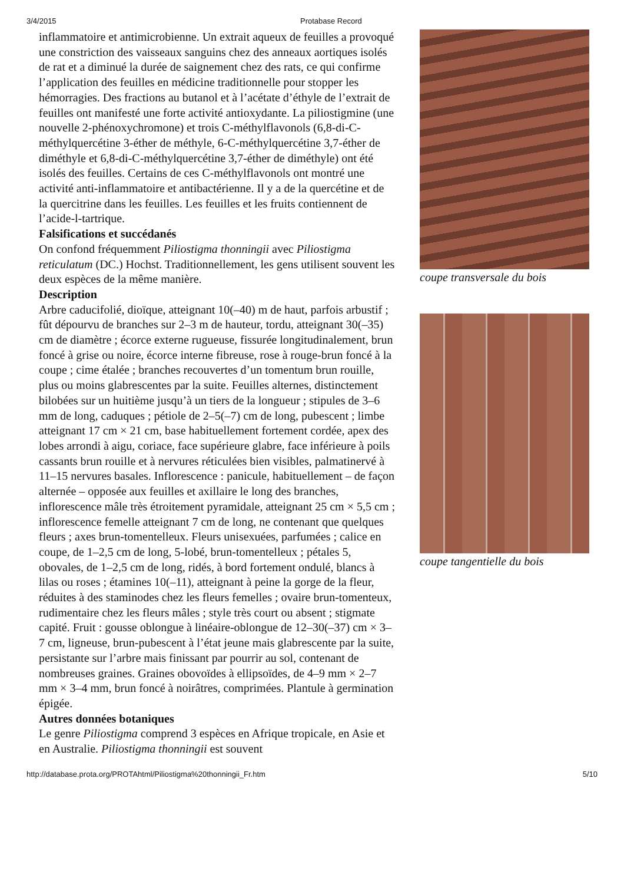3/4/2015 Protabase Record
inflammatoire et antimicrobienne. Un extrait aqueux de feuilles a provoqué une constriction des vaisseaux sanguins chez des anneaux aortiques isolés de rat et a diminué la durée de saignement chez des rats, ce qui confirme l’application des feuilles en médicine traditionnelle pour stopper les hémorragies. Des fractions au butanol et à l’acétate d’éthyle de l’extrait de feuilles ont manifesté une forte activité antioxydante. La piliostigmine (une nouvelle 2-phénoxychromone) et trois C-méthylflavonols (6,8-di-C-méthylquercétine 3-éther de méthyle, 6-C-méthylquercétine 3,7-éther de diméthyle et 6,8-di-C-méthylquercétine 3,7-éther de diméthyle) ont été isolés des feuilles. Certains de ces C-méthylflavonols ont montré une activité anti-inflammatoire et antibactérienne. Il y a de la quercétine et de la quercitrine dans les feuilles. Les feuilles et les fruits contiennent de l’acide-l-tartrique.
Falsifications et succédanés
On confond fréquemment Piliostigma thonningii avec Piliostigma reticulatum (DC.) Hochst. Traditionnellement, les gens utilisent souvent les deux espèces de la même manière.
Description
Arbre caducifolié, dioïque, atteignant 10(–40) m de haut, parfois arbustif ; fût dépourvu de branches sur 2–3 m de hauteur, tordu, atteignant 30(–35) cm de diamètre ; écorce externe rugueuse, fissurée longitudinalement, brun foncé à grise ou noire, écorce interne fibreuse, rose à rouge-brun foncé à la coupe ; cime étalée ; branches recouvertes d’un tomentum brun rouille, plus ou moins glabrescentes par la suite. Feuilles alternes, distinctement bilobées sur un huitième jusqu’à un tiers de la longueur ; stipules de 3–6 mm de long, caduques ; pétiole de 2–5(–7) cm de long, pubescent ; limbe atteignant 17 cm × 21 cm, base habituellement fortement cordée, apex des lobes arrondi à aigu, coriace, face supérieure glabre, face inférieure à poils cassants brun rouille et à nervures réticulées bien visibles, palmatinervé à 11–15 nervures basales. Inflorescence : panicule, habituellement – de façon alternée – opposée aux feuilles et axillaire le long des branches, inflorescence mâle très étroitement pyramidale, atteignant 25 cm × 5,5 cm ; inflorescence femelle atteignant 7 cm de long, ne contenant que quelques fleurs ; axes brun-tomentelleux. Fleurs unisexuées, parfumées ; calice en coupe, de 1–2,5 cm de long, 5-lobé, brun-tomentelleux ; pétales 5, obovales, de 1–2,5 cm de long, ridés, à bord fortement ondulé, blancs à lilas ou roses ; étamines 10(–11), atteignant à peine la gorge de la fleur, réduites à des staminodes chez les fleurs femelles ; ovaire brun-tomenteux, rudimentaire chez les fleurs mâles ; style très court ou absent ; stigmate capité. Fruit : gousse oblongue à linéaire-oblongue de 12–30(–37) cm × 3–7 cm, ligneuse, brun-pubescent à l’état jeune mais glabrescente par la suite, persistante sur l’arbre mais finissant par pourrir au sol, contenant de nombreuses graines. Graines obovoïdes à ellipsoïdes, de 4–9 mm × 2–7 mm × 3–4 mm, brun foncé à noirâtres, comprimées. Plantule à germination épigée.
Autres données botaniques
Le genre Piliostigma comprend 3 espèces en Afrique tropicale, en Asie et en Australie. Piliostigma thonningii est souvent
coupe transversale du bois
coupe tangentielle du bois
http://database.prota.org/PROTAhtml/Piliostigma%20thonningii_Fr.htm 5/10